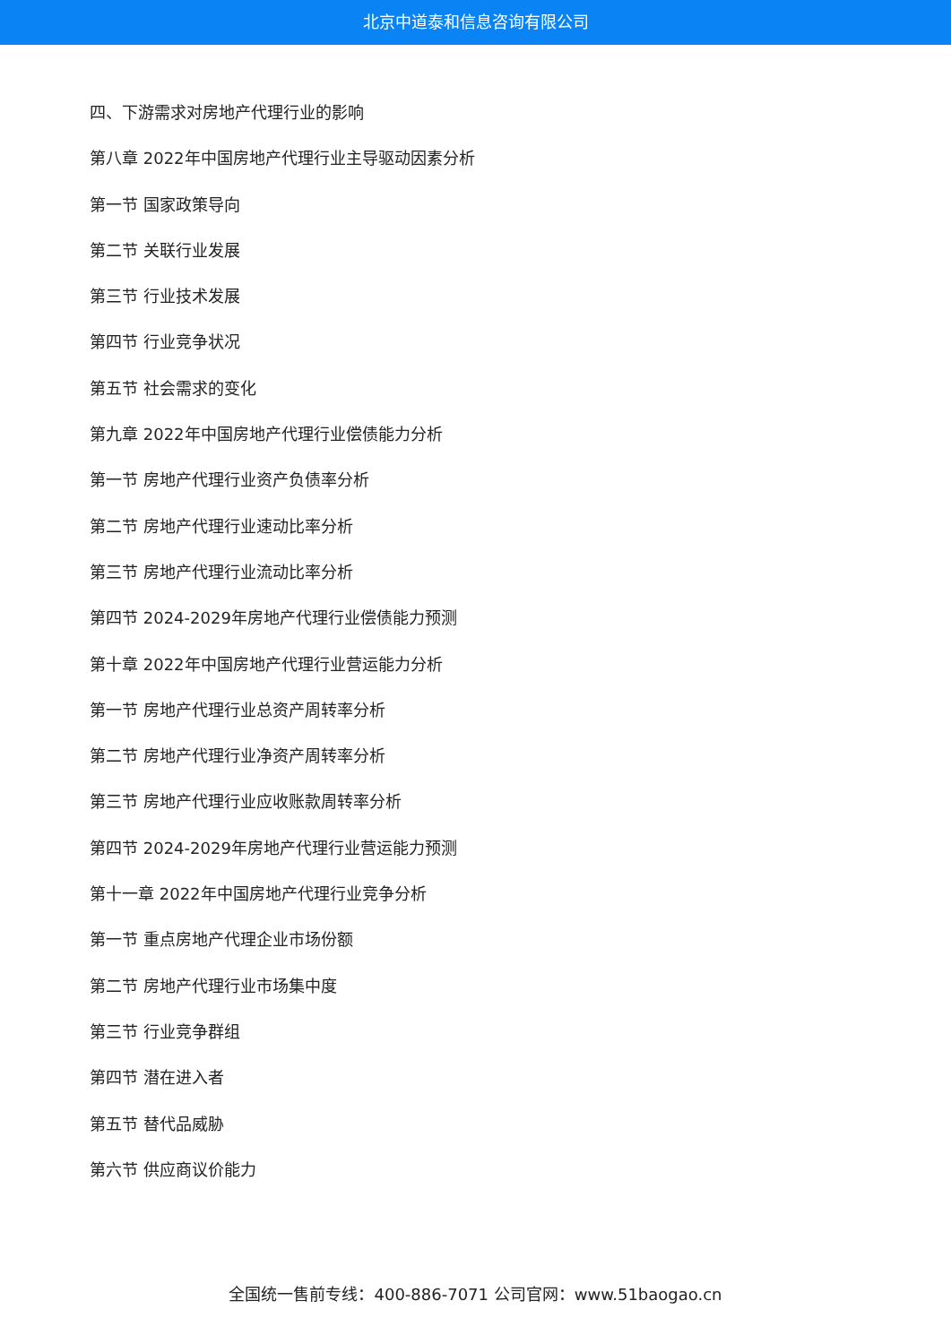北京中道泰和信息咨询有限公司
四、下游需求对房地产代理行业的影响
第八章 2022年中国房地产代理行业主导驱动因素分析
第一节 国家政策导向
第二节 关联行业发展
第三节 行业技术发展
第四节 行业竞争状况
第五节 社会需求的变化
第九章 2022年中国房地产代理行业偿债能力分析
第一节 房地产代理行业资产负债率分析
第二节 房地产代理行业速动比率分析
第三节 房地产代理行业流动比率分析
第四节 2024-2029年房地产代理行业偿债能力预测
第十章 2022年中国房地产代理行业营运能力分析
第一节 房地产代理行业总资产周转率分析
第二节 房地产代理行业净资产周转率分析
第三节 房地产代理行业应收账款周转率分析
第四节 2024-2029年房地产代理行业营运能力预测
第十一章 2022年中国房地产代理行业竞争分析
第一节 重点房地产代理企业市场份额
第二节 房地产代理行业市场集中度
第三节 行业竞争群组
第四节 潜在进入者
第五节 替代品威胁
第六节 供应商议价能力
全国统一售前专线：400-886-7071 公司官网：www.51baogao.cn